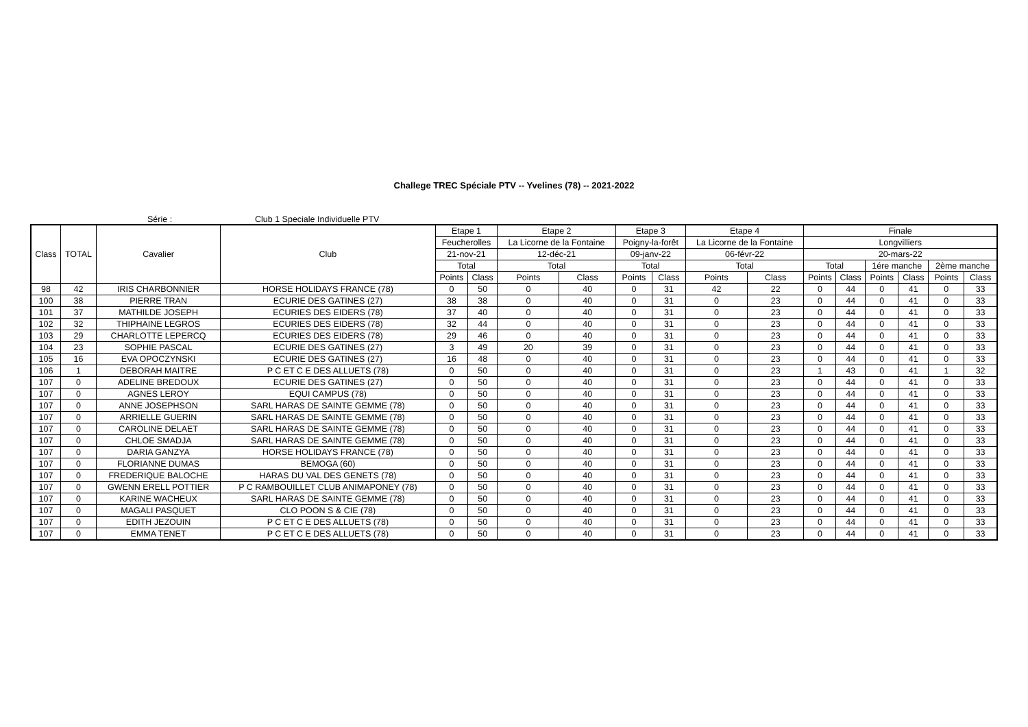Challege TREC Spéciale PTV -- Yvelines (78) -- 2021-2022
Série : Club 1 Speciale Individuelle PTV
| Class | TOTAL | Cavalier | Club | Etape 1 | | Etape 2 | | Etape 3 | | Etape 4 | | Finale | | | | | |
| --- | --- | --- | --- | --- | --- | --- | --- | --- | --- | --- | --- | --- | --- | --- | --- | --- | --- |
| | | | | Feucherolles | | La Licorne de la Fontaine | | Poigny-la-forêt | | La Licorne de la Fontaine | | Longvilliers | | | | | |
| | | | | 21-nov-21 | | 12-déc-21 | | 09-janv-22 | | 06-févr-22 | | 20-mars-22 | | | | | |
| | | | | Total | | Total | | Total | | Total | | Total | | 1ére manche | | 2ème manche | |
| | | | | Points | Class | Points | Class | Points | Class | Points | Class | Points | Class | Points | Class | Points | Class |
| 98 | 42 | IRIS CHARBONNIER | HORSE HOLIDAYS FRANCE (78) | 0 | 50 | 0 | 40 | 0 | 31 | 42 | 22 | 0 | 44 | 0 | 41 | 0 | 33 |
| 100 | 38 | PIERRE TRAN | ECURIE DES GATINES (27) | 38 | 38 | 0 | 40 | 0 | 31 | 0 | 23 | 0 | 44 | 0 | 41 | 0 | 33 |
| 101 | 37 | MATHILDE JOSEPH | ECURIES DES EIDERS (78) | 37 | 40 | 0 | 40 | 0 | 31 | 0 | 23 | 0 | 44 | 0 | 41 | 0 | 33 |
| 102 | 32 | THIPHAINE LEGROS | ECURIES DES EIDERS (78) | 32 | 44 | 0 | 40 | 0 | 31 | 0 | 23 | 0 | 44 | 0 | 41 | 0 | 33 |
| 103 | 29 | CHARLOTTE LEPERCQ | ECURIES DES EIDERS (78) | 29 | 46 | 0 | 40 | 0 | 31 | 0 | 23 | 0 | 44 | 0 | 41 | 0 | 33 |
| 104 | 23 | SOPHIE PASCAL | ECURIE DES GATINES (27) | 3 | 49 | 20 | 39 | 0 | 31 | 0 | 23 | 0 | 44 | 0 | 41 | 0 | 33 |
| 105 | 16 | EVA OPOCZYNSKI | ECURIE DES GATINES (27) | 16 | 48 | 0 | 40 | 0 | 31 | 0 | 23 | 0 | 44 | 0 | 41 | 0 | 33 |
| 106 | 1 | DEBORAH MAITRE | P C ET C E DES ALLUETS (78) | 0 | 50 | 0 | 40 | 0 | 31 | 0 | 23 | 1 | 43 | 0 | 41 | 1 | 32 |
| 107 | 0 | ADELINE BREDOUX | ECURIE DES GATINES (27) | 0 | 50 | 0 | 40 | 0 | 31 | 0 | 23 | 0 | 44 | 0 | 41 | 0 | 33 |
| 107 | 0 | AGNES LEROY | EQUI CAMPUS (78) | 0 | 50 | 0 | 40 | 0 | 31 | 0 | 23 | 0 | 44 | 0 | 41 | 0 | 33 |
| 107 | 0 | ANNE JOSEPHSON | SARL HARAS DE SAINTE GEMME (78) | 0 | 50 | 0 | 40 | 0 | 31 | 0 | 23 | 0 | 44 | 0 | 41 | 0 | 33 |
| 107 | 0 | ARRIELLE GUERIN | SARL HARAS DE SAINTE GEMME (78) | 0 | 50 | 0 | 40 | 0 | 31 | 0 | 23 | 0 | 44 | 0 | 41 | 0 | 33 |
| 107 | 0 | CAROLINE DELAET | SARL HARAS DE SAINTE GEMME (78) | 0 | 50 | 0 | 40 | 0 | 31 | 0 | 23 | 0 | 44 | 0 | 41 | 0 | 33 |
| 107 | 0 | CHLOE SMADJA | SARL HARAS DE SAINTE GEMME (78) | 0 | 50 | 0 | 40 | 0 | 31 | 0 | 23 | 0 | 44 | 0 | 41 | 0 | 33 |
| 107 | 0 | DARIA GANZYA | HORSE HOLIDAYS FRANCE (78) | 0 | 50 | 0 | 40 | 0 | 31 | 0 | 23 | 0 | 44 | 0 | 41 | 0 | 33 |
| 107 | 0 | FLORIANNE DUMAS | BEMOGA (60) | 0 | 50 | 0 | 40 | 0 | 31 | 0 | 23 | 0 | 44 | 0 | 41 | 0 | 33 |
| 107 | 0 | FREDERIQUE BALOCHE | HARAS DU VAL DES GENETS (78) | 0 | 50 | 0 | 40 | 0 | 31 | 0 | 23 | 0 | 44 | 0 | 41 | 0 | 33 |
| 107 | 0 | GWENN ERELL POTTIER | P C RAMBOUILLET CLUB ANIMAPONEY (78) | 0 | 50 | 0 | 40 | 0 | 31 | 0 | 23 | 0 | 44 | 0 | 41 | 0 | 33 |
| 107 | 0 | KARINE WACHEUX | SARL HARAS DE SAINTE GEMME (78) | 0 | 50 | 0 | 40 | 0 | 31 | 0 | 23 | 0 | 44 | 0 | 41 | 0 | 33 |
| 107 | 0 | MAGALI PASQUET | CLO POON S & CIE (78) | 0 | 50 | 0 | 40 | 0 | 31 | 0 | 23 | 0 | 44 | 0 | 41 | 0 | 33 |
| 107 | 0 | EDITH JEZOUIN | P C ET C E DES ALLUETS (78) | 0 | 50 | 0 | 40 | 0 | 31 | 0 | 23 | 0 | 44 | 0 | 41 | 0 | 33 |
| 107 | 0 | EMMA TENET | P C ET C E DES ALLUETS (78) | 0 | 50 | 0 | 40 | 0 | 31 | 0 | 23 | 0 | 44 | 0 | 41 | 0 | 33 |